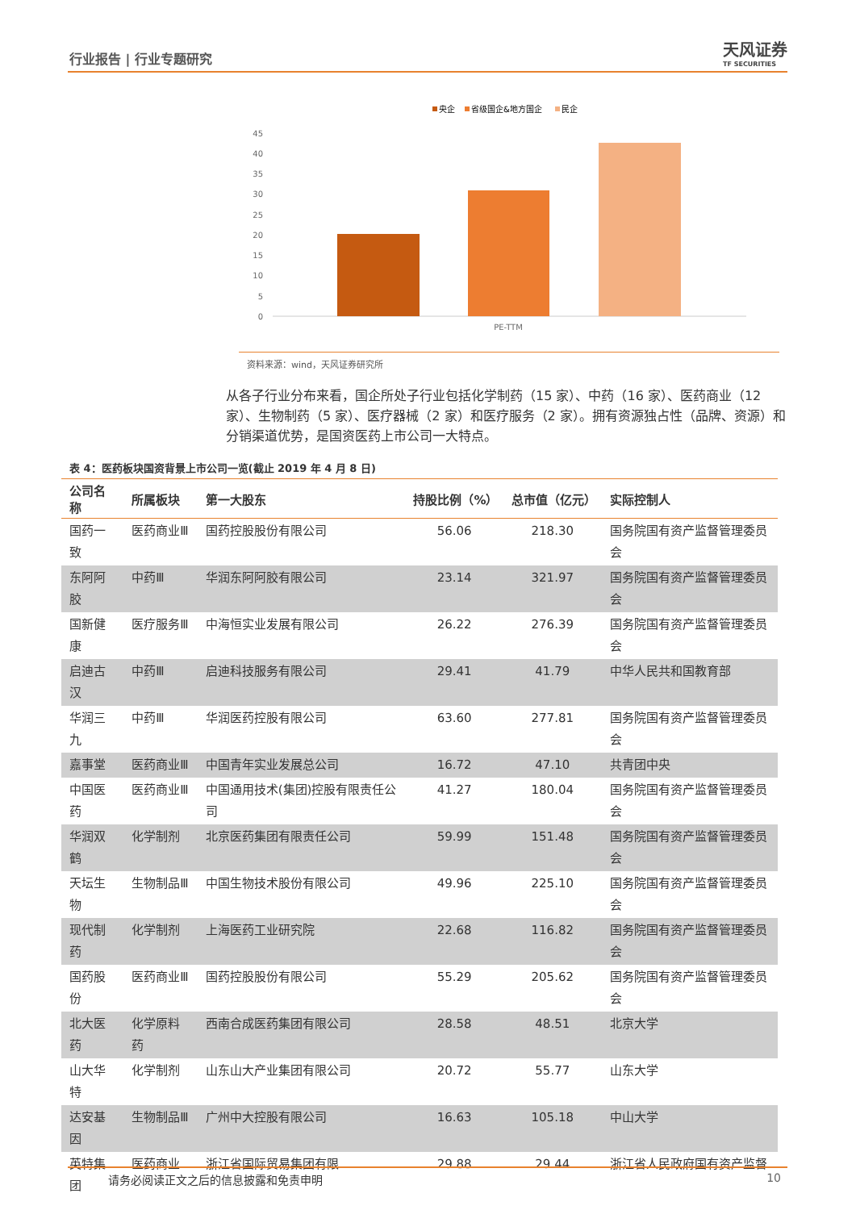行业报告 | 行业专题研究 天风证券
TF SECURITIES
央企
省级国企&地方国企
民企
45
40
35
30
25
20
15
10
5
0
PE-TTM
资料来源：wind，天风证券研究所
从各子行业分布来看，国企所处子行业包括化学制药（15 家）、中药（16 家）、医药商业（12 家）、生物制药（5 家）、医疗器械（2 家）和医疗服务（2 家）。拥有资源独占性（品牌、资源）和分销渠道优势，是国资医药上市公司一大特点。
表 4：医药板块国资背景上市公司一览(截止 2019 年 4 月 8 日)
| 公司名称 | 所属板块 | 第一大股东 | 持股比例（%） | 总市值（亿元） | 实际控制人 |
| --- | --- | --- | --- | --- | --- |
| 国药一致 | 医药商业Ⅲ | 国药控股股份有限公司 | 56.06 | 218.30 | 国务院国有资产监督管理委员会 |
| 东阿阿胶 | 中药Ⅲ | 华润东阿阿胶有限公司 | 23.14 | 321.97 | 国务院国有资产监督管理委员会 |
| 国新健康 | 医疗服务Ⅲ | 中海恒实业发展有限公司 | 26.22 | 276.39 | 国务院国有资产监督管理委员会 |
| 启迪古汉 | 中药Ⅲ | 启迪科技服务有限公司 | 29.41 | 41.79 | 中华人民共和国教育部 |
| 华润三九 | 中药Ⅲ | 华润医药控股有限公司 | 63.60 | 277.81 | 国务院国有资产监督管理委员会 |
| 嘉事堂 | 医药商业Ⅲ | 中国青年实业发展总公司 | 16.72 | 47.10 | 共青团中央 |
| 中国医药 | 医药商业Ⅲ | 中国通用技术(集团)控股有限责任公司 | 41.27 | 180.04 | 国务院国有资产监督管理委员会 |
| 华润双鹤 | 化学制剂 | 北京医药集团有限责任公司 | 59.99 | 151.48 | 国务院国有资产监督管理委员会 |
| 天坛生物 | 生物制品Ⅲ | 中国生物技术股份有限公司 | 49.96 | 225.10 | 国务院国有资产监督管理委员会 |
| 现代制药 | 化学制剂 | 上海医药工业研究院 | 22.68 | 116.82 | 国务院国有资产监督管理委员会 |
| 国药股份 | 医药商业Ⅲ | 国药控股股份有限公司 | 55.29 | 205.62 | 国务院国有资产监督管理委员会 |
| 北大医药 | 化学原料药 | 西南合成医药集团有限公司 | 28.58 | 48.51 | 北京大学 |
| 山大华特 | 化学制剂 | 山东山大产业集团有限公司 | 20.72 | 55.77 | 山东大学 |
| 达安基因 | 生物制品Ⅲ | 广州中大控股有限公司 | 16.63 | 105.18 | 中山大学 |
| 英特集团 | 医药商业 | 浙江省国际贸易集团有限 | 29.88 | 29.44 | 浙江省人民政府国有资产监督 |
请务必阅读正文之后的信息披露和免责申明 10